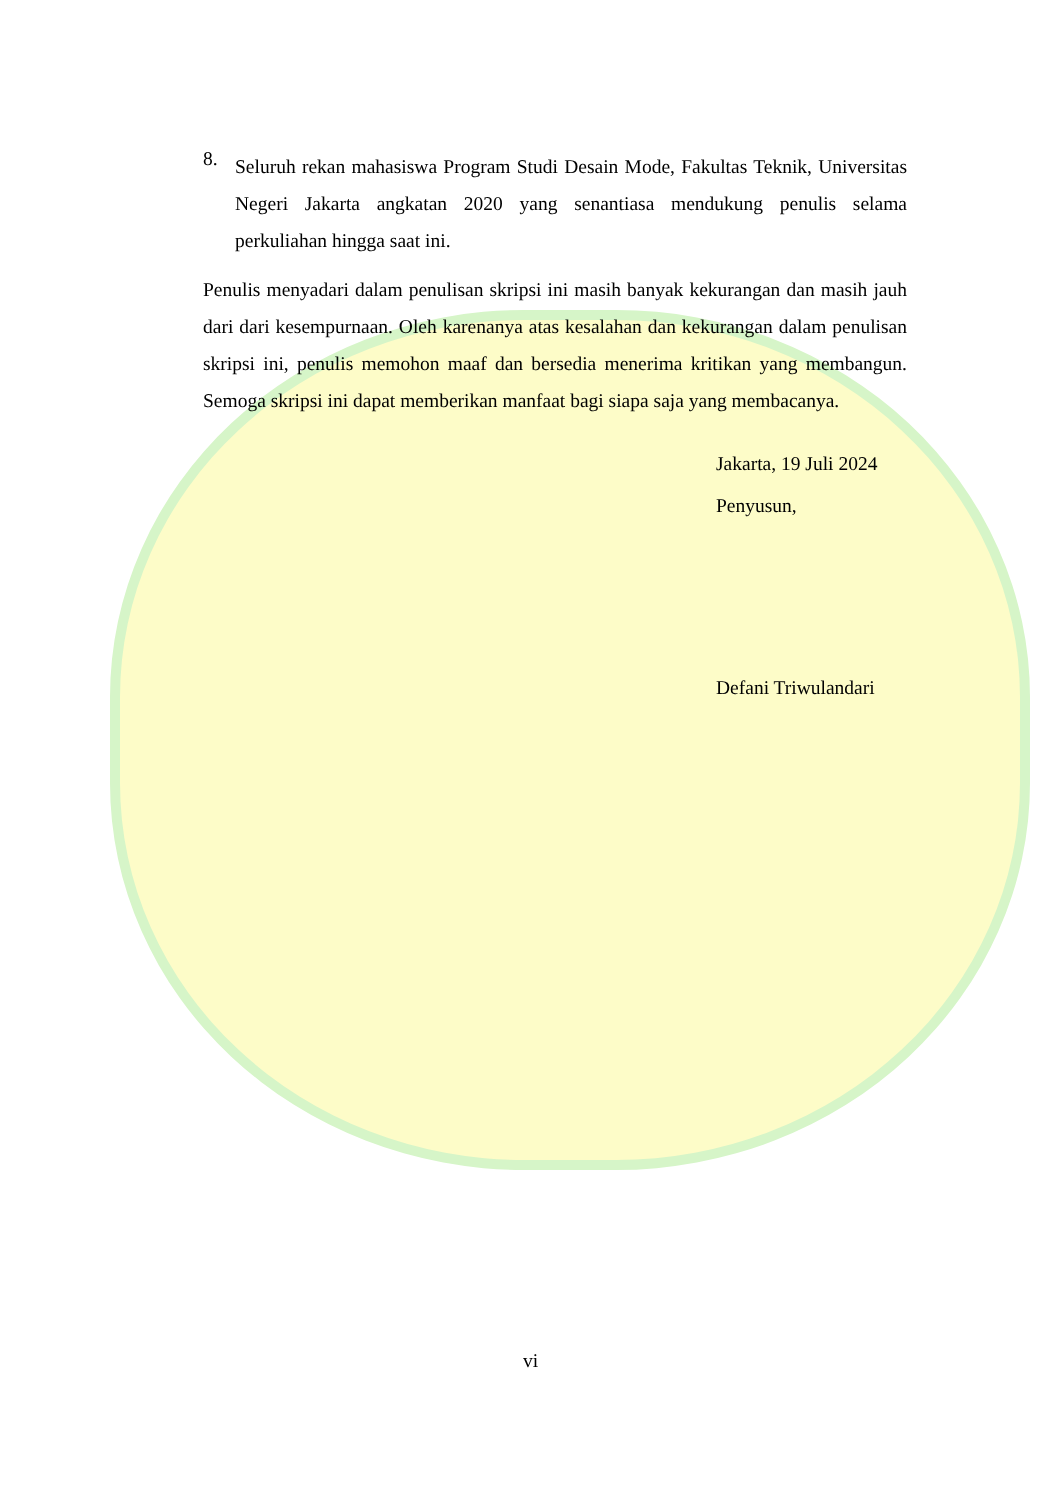8.
Seluruh rekan mahasiswa Program Studi Desain Mode, Fakultas Teknik, Universitas Negeri Jakarta angkatan 2020 yang senantiasa mendukung penulis selama perkuliahan hingga saat ini.
Penulis menyadari dalam penulisan skripsi ini masih banyak kekurangan dan masih jauh dari dari kesempurnaan. Oleh karenanya atas kesalahan dan kekurangan dalam penulisan skripsi ini, penulis memohon maaf dan bersedia menerima kritikan yang membangun. Semoga skripsi ini dapat memberikan manfaat bagi siapa saja yang membacanya.
Jakarta, 19 Juli 2024
Penyusun,
Defani Triwulandari
vi